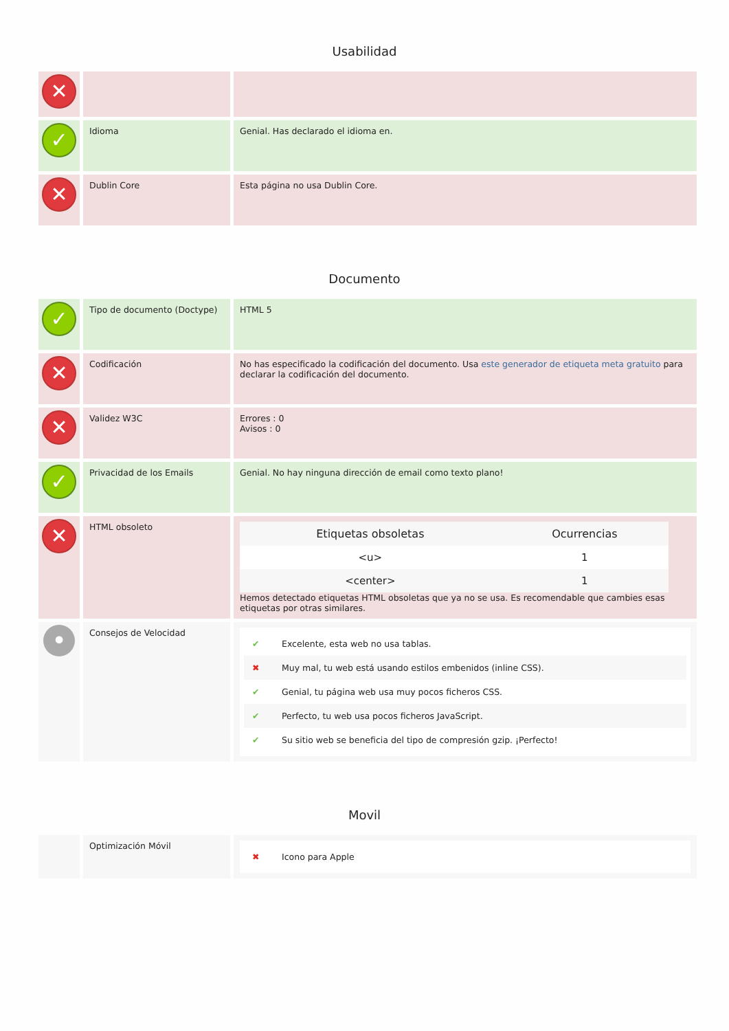Usabilidad
| ✕ | | |
| ✓ | Idioma | Genial. Has declarado el idioma en. |
| ✕ | Dublin Core | Esta página no usa Dublin Core. |
Documento
| ✓ | Tipo de documento (Doctype) | HTML 5 |
| ✕ | Codificación | No has especificado la codificación del documento. Usa este generador de etiqueta meta gratuito para declarar la codificación del documento. |
| ✕ | Validez W3C | Errores : 0 Avisos : 0 |
| ✓ | Privacidad de los Emails | Genial. No hay ninguna dirección de email como texto plano! |
| ✕ | HTML obsoleto | / Etiquetas obsoletas / Ocurrencias / / --- / --- / / <u> / 1 / / <center> / 1 / Hemos detectado etiquetas HTML obsoletas que ya no se usa. Es recomendable que cambies esas etiquetas por otras similares. |
| • | Consejos de Velocidad | ✔ Excelente, esta web no usa tablas. ✖ Muy mal, tu web está usando estilos embenidos (inline CSS). ✔ Genial, tu página web usa muy pocos ficheros CSS. ✔ Perfecto, tu web usa pocos ficheros JavaScript. ✔ Su sitio web se beneficia del tipo de compresión gzip. ¡Perfecto! |
Movil
| | Optimización Móvil | ✖ Icono para Apple |